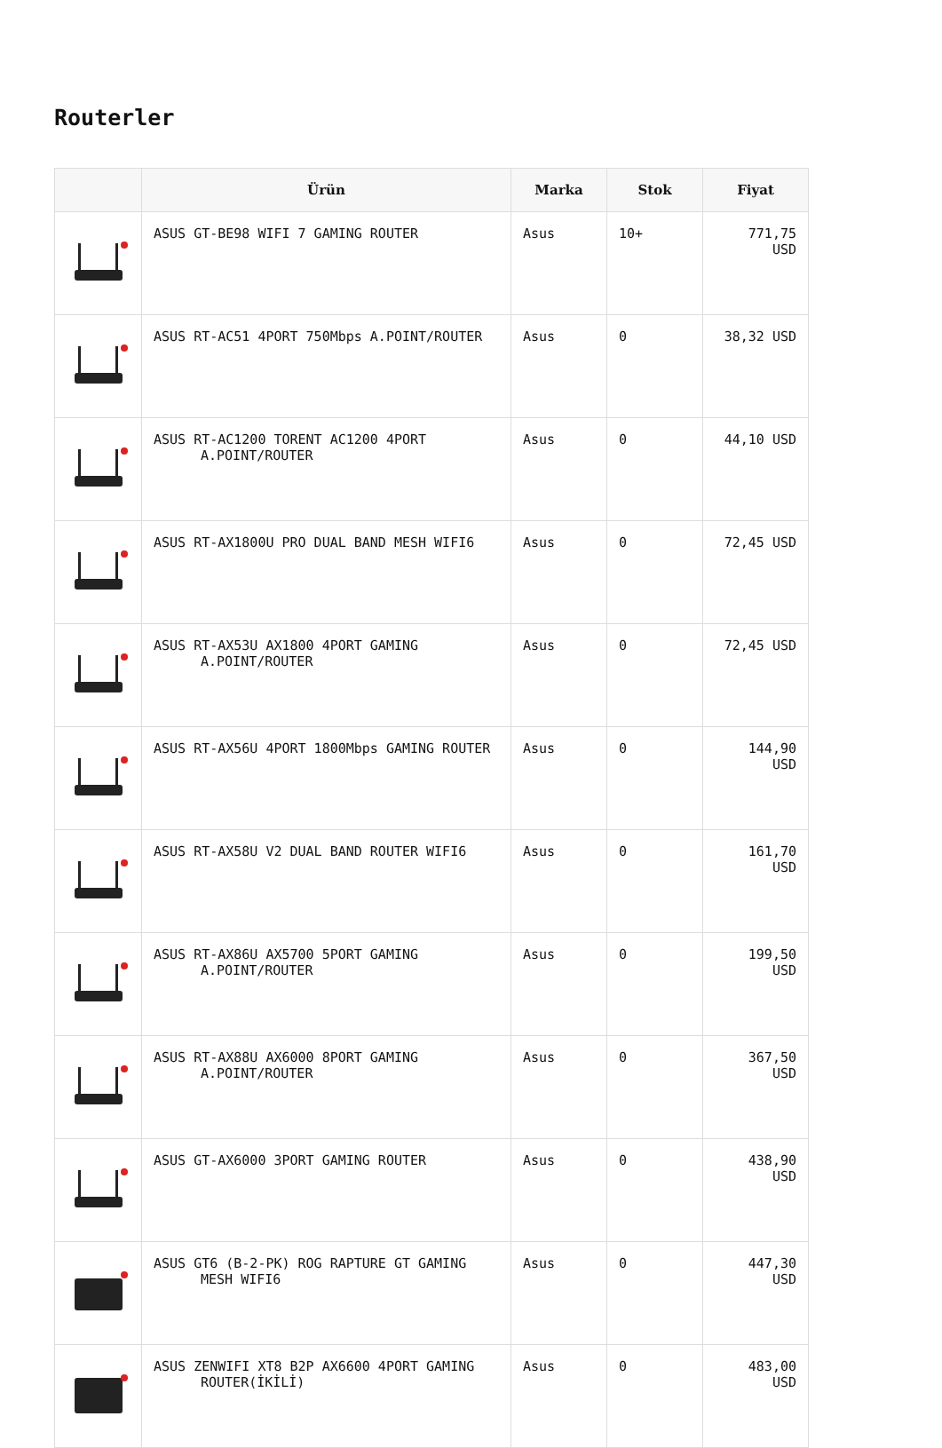Routerler
| | Ürün | Marka | Stok | Fiyat |
| --- | --- | --- | --- | --- |
| | ASUS GT-BE98 WIFI 7 GAMING ROUTER | Asus | 10+ | 771,75 USD |
| | ASUS RT-AC51 4PORT 750Mbps A.POINT/ROUTER | Asus | 0 | 38,32 USD |
| | ASUS RT-AC1200 TORENT AC1200 4PORT A.POINT/ROUTER | Asus | 0 | 44,10 USD |
| | ASUS RT-AX1800U PRO DUAL BAND MESH WIFI6 | Asus | 0 | 72,45 USD |
| | ASUS RT-AX53U AX1800 4PORT GAMING A.POINT/ROUTER | Asus | 0 | 72,45 USD |
| | ASUS RT-AX56U 4PORT 1800Mbps GAMING ROUTER | Asus | 0 | 144,90 USD |
| | ASUS RT-AX58U V2 DUAL BAND ROUTER WIFI6 | Asus | 0 | 161,70 USD |
| | ASUS RT-AX86U AX5700 5PORT GAMING A.POINT/ROUTER | Asus | 0 | 199,50 USD |
| | ASUS RT-AX88U AX6000 8PORT GAMING A.POINT/ROUTER | Asus | 0 | 367,50 USD |
| | ASUS GT-AX6000 3PORT GAMING ROUTER | Asus | 0 | 438,90 USD |
| | ASUS GT6 (B-2-PK) ROG RAPTURE GT GAMING MESH WIFI6 | Asus | 0 | 447,30 USD |
| | ASUS ZENWIFI XT8 B2P AX6600 4PORT GAMING ROUTER(İKİLİ) | Asus | 0 | 483,00 USD |